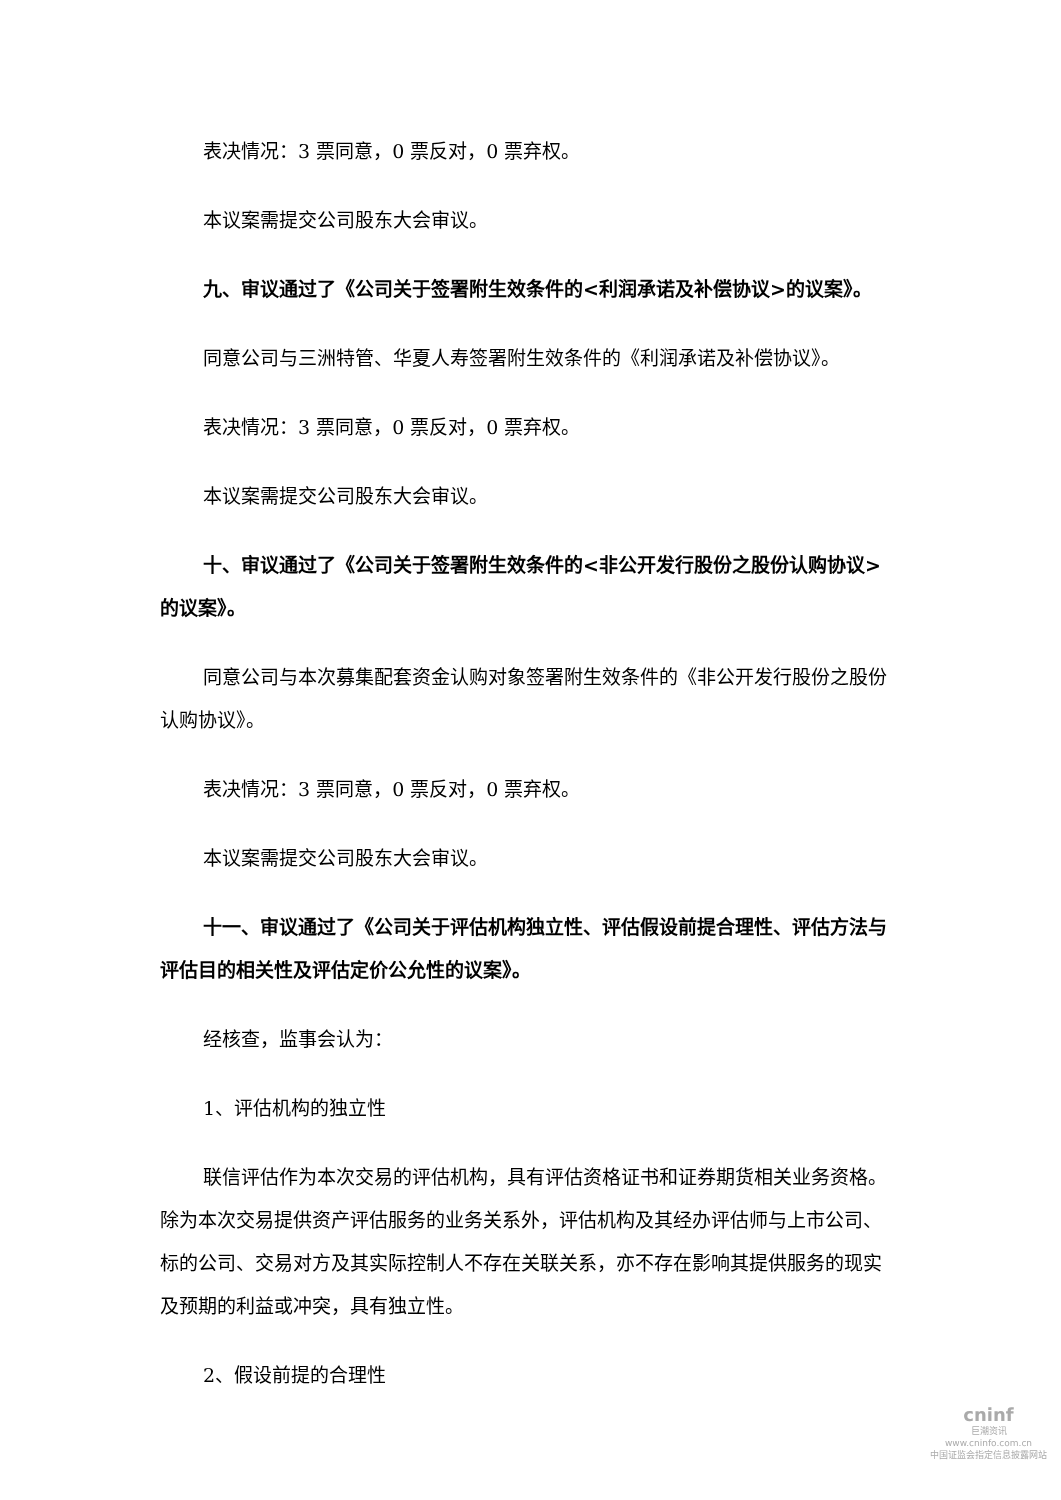表决情况：3 票同意，0 票反对，0 票弃权。
本议案需提交公司股东大会审议。
九、审议通过了《公司关于签署附生效条件的<利润承诺及补偿协议>的议案》。
同意公司与三洲特管、华夏人寿签署附生效条件的《利润承诺及补偿协议》。
表决情况：3 票同意，0 票反对，0 票弃权。
本议案需提交公司股东大会审议。
十、审议通过了《公司关于签署附生效条件的<非公开发行股份之股份认购协议>的议案》。
同意公司与本次募集配套资金认购对象签署附生效条件的《非公开发行股份之股份认购协议》。
表决情况：3 票同意，0 票反对，0 票弃权。
本议案需提交公司股东大会审议。
十一、审议通过了《公司关于评估机构独立性、评估假设前提合理性、评估方法与评估目的相关性及评估定价公允性的议案》。
经核查，监事会认为：
1、评估机构的独立性
联信评估作为本次交易的评估机构，具有评估资格证书和证券期货相关业务资格。除为本次交易提供资产评估服务的业务关系外，评估机构及其经办评估师与上市公司、标的公司、交易对方及其实际控制人不存在关联关系，亦不存在影响其提供服务的现实及预期的利益或冲突，具有独立性。
2、假设前提的合理性
cninf
巨潮资讯
www.cninfo.com.cn
中国证监会指定信息披露网站